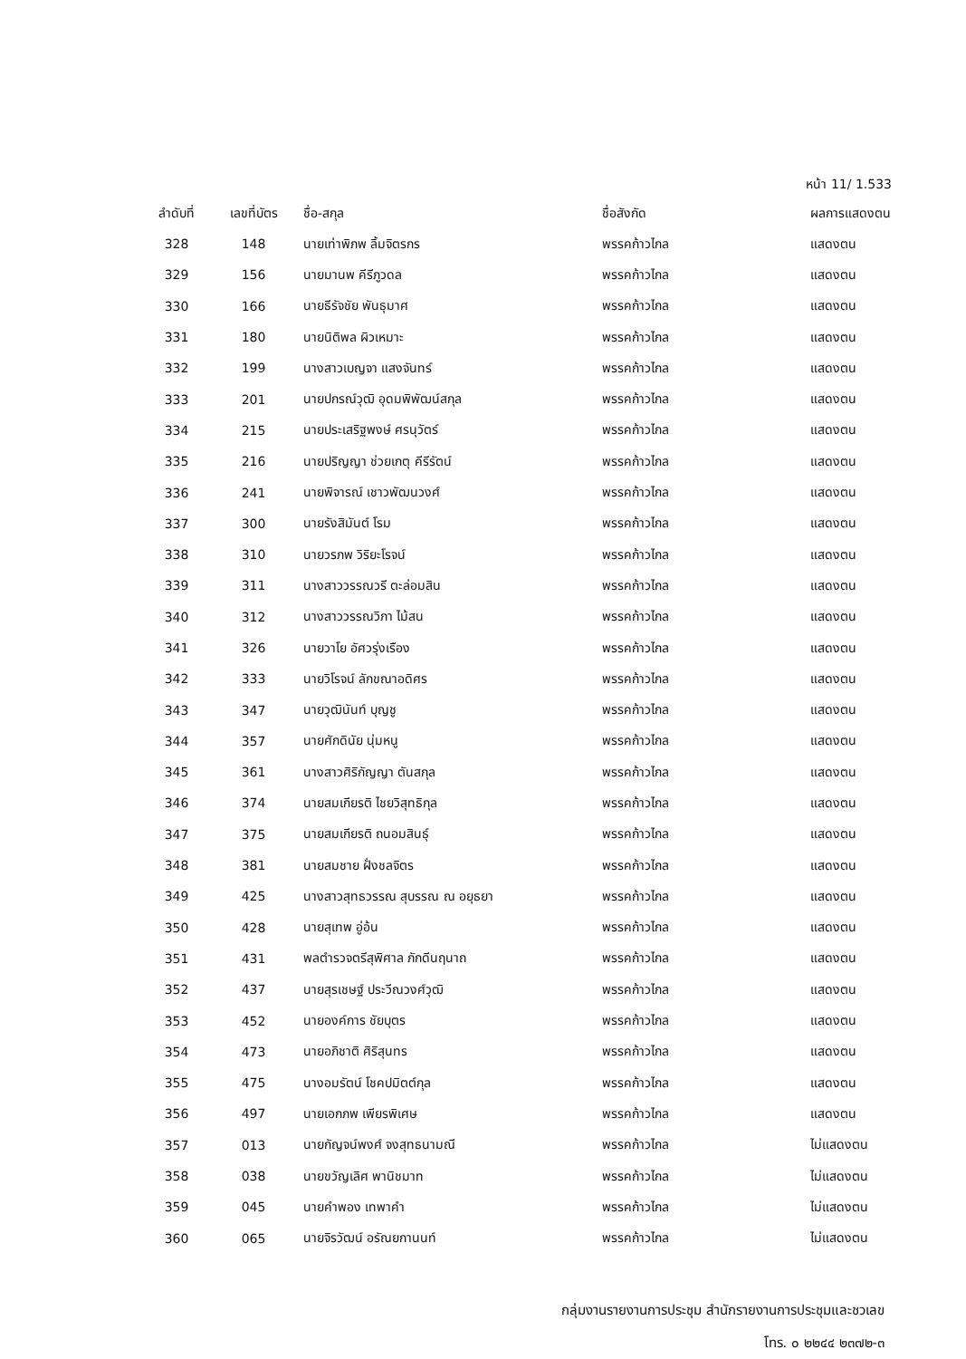หน้า 11/ 1.533
| ลำดับที่ | เลขที่บัตร | ชื่อ-สกุล | ชื่อสังกัด | ผลการแสดงตน |
| --- | --- | --- | --- | --- |
| 328 | 148 | นายเท่าพิภพ ลิ้มจิตรกร | พรรคก้าวไกล | แสดงตน |
| 329 | 156 | นายมานพ คีรีภูวดล | พรรคก้าวไกล | แสดงตน |
| 330 | 166 | นายธีรัจชัย พันธุมาศ | พรรคก้าวไกล | แสดงตน |
| 331 | 180 | นายนิติพล ผิวเหมาะ | พรรคก้าวไกล | แสดงตน |
| 332 | 199 | นางสาวเบญจา แสงจันทร์ | พรรคก้าวไกล | แสดงตน |
| 333 | 201 | นายปกรณ์วุฒิ อุดมพิพัฒน์สกุล | พรรคก้าวไกล | แสดงตน |
| 334 | 215 | นายประเสริฐพงษ์ ศรนุวัตร์ | พรรคก้าวไกล | แสดงตน |
| 335 | 216 | นายปริญญา ช่วยเกตุ คีรีรัตน์ | พรรคก้าวไกล | แสดงตน |
| 336 | 241 | นายพิจารณ์ เชาวพัฒนวงศ์ | พรรคก้าวไกล | แสดงตน |
| 337 | 300 | นายรังสิมันต์ โรม | พรรคก้าวไกล | แสดงตน |
| 338 | 310 | นายวรภพ วิริยะโรจน์ | พรรคก้าวไกล | แสดงตน |
| 339 | 311 | นางสาววรรณวรี ตะล่อมสิน | พรรคก้าวไกล | แสดงตน |
| 340 | 312 | นางสาววรรณวิภา ไม้สน | พรรคก้าวไกล | แสดงตน |
| 341 | 326 | นายวาโย อัศวรุ่งเรือง | พรรคก้าวไกล | แสดงตน |
| 342 | 333 | นายวิโรจน์ ลักขณาอดิศร | พรรคก้าวไกล | แสดงตน |
| 343 | 347 | นายวุฒินันท์ บุญชู | พรรคก้าวไกล | แสดงตน |
| 344 | 357 | นายศักดินัย นุ่มหนู | พรรคก้าวไกล | แสดงตน |
| 345 | 361 | นางสาวศิริกัญญา ตันสกุล | พรรคก้าวไกล | แสดงตน |
| 346 | 374 | นายสมเกียรติ ไชยวิสุทธิกุล | พรรคก้าวไกล | แสดงตน |
| 347 | 375 | นายสมเกียรติ ถนอมสินธุ์ | พรรคก้าวไกล | แสดงตน |
| 348 | 381 | นายสมชาย ฝั่งชลจิตร | พรรคก้าวไกล | แสดงตน |
| 349 | 425 | นางสาวสุทธวรรณ สุบรรณ ณ อยุธยา | พรรคก้าวไกล | แสดงตน |
| 350 | 428 | นายสุเทพ อู่อ้น | พรรคก้าวไกล | แสดงตน |
| 351 | 431 | พลตำรวจตรีสุพิศาล ภักดีนฤนาถ | พรรคก้าวไกล | แสดงตน |
| 352 | 437 | นายสุรเชษฐ์ ประวีณวงศ์วุฒิ | พรรคก้าวไกล | แสดงตน |
| 353 | 452 | นายองค์การ ชัยบุตร | พรรคก้าวไกล | แสดงตน |
| 354 | 473 | นายอภิชาติ ศิริสุนทร | พรรคก้าวไกล | แสดงตน |
| 355 | 475 | นางอมรัตน์ โชคปมิตต์กุล | พรรคก้าวไกล | แสดงตน |
| 356 | 497 | นายเอกภพ เพียรพิเศษ | พรรคก้าวไกล | แสดงตน |
| 357 | 013 | นายกัญจน์พงศ์ จงสุทธนามณี | พรรคก้าวไกล | ไม่แสดงตน |
| 358 | 038 | นายขวัญเลิศ พานิชมาท | พรรคก้าวไกล | ไม่แสดงตน |
| 359 | 045 | นายคำพอง เทพาคำ | พรรคก้าวไกล | ไม่แสดงตน |
| 360 | 065 | นายจิรวัฒน์ อรัณยกานนท์ | พรรคก้าวไกล | ไม่แสดงตน |
กลุ่มงานรายงานการประชุม สำนักรายงานการประชุมและชวเลข
โทร. ๐ ๒๒๔๔ ๒๓๗๒-๓